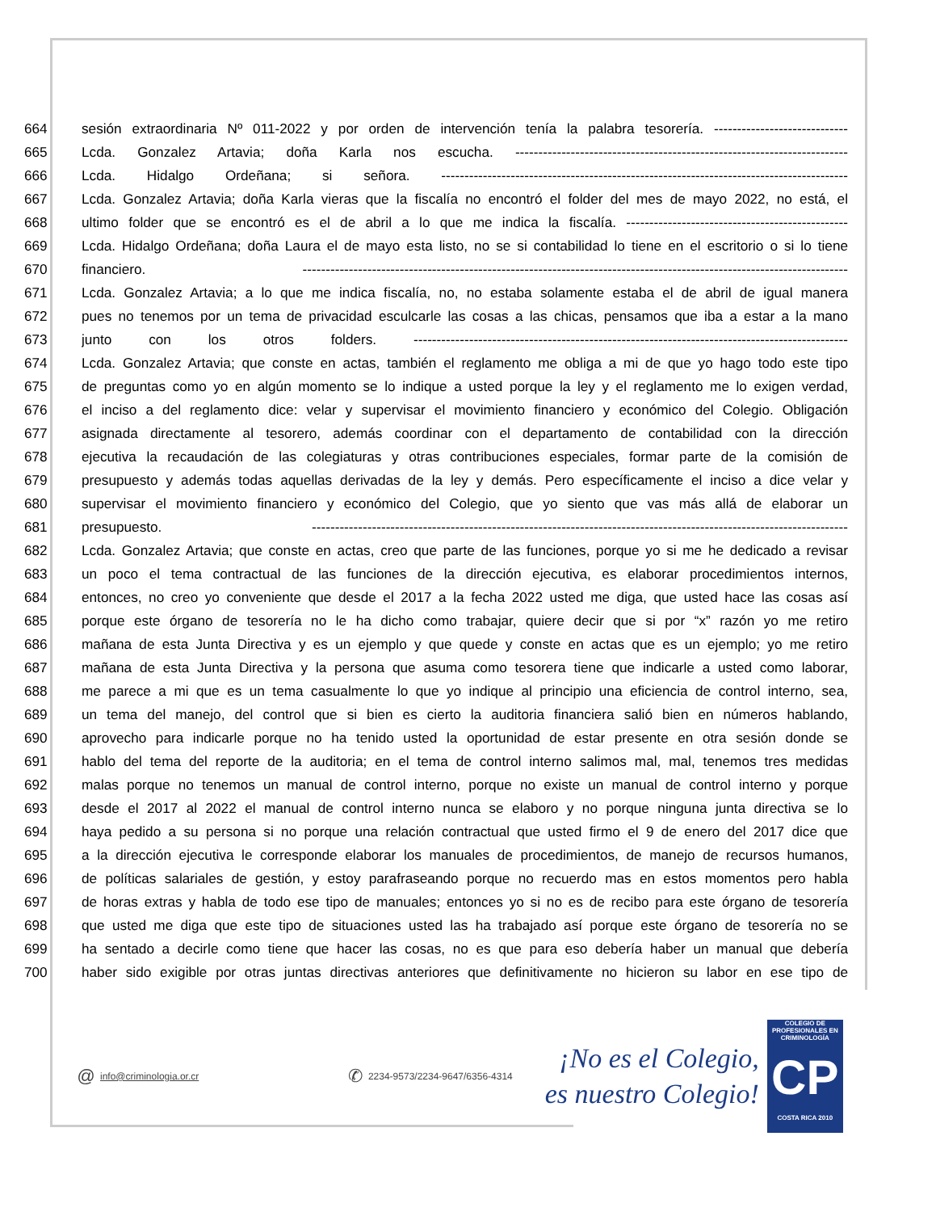664 sesión extraordinaria Nº 011-2022 y por orden de intervención tenía la palabra tesorería. -----------------------------
665 Lcda. Gonzalez Artavia; doña Karla nos escucha. ------------------------------------------------------------------------
666 Lcda. Hidalgo Ordeñana; si señora. ----------------------------------------------------------------------------------------
667 Lcda. Gonzalez Artavia; doña Karla vieras que la fiscalía no encontró el folder del mes de mayo 2022, no está, el
668 ultimo folder que se encontró es el de abril a lo que me indica la fiscalía. ------------------------------------------------
669 Lcda. Hidalgo Ordeñana; doña Laura el de mayo esta listo, no se si contabilidad lo tiene en el escritorio o si lo tiene
670 financiero. ----------------------------------------------------------------------------------------------------------------------
671 Lcda. Gonzalez Artavia; a lo que me indica fiscalía, no, no estaba solamente estaba el de abril de igual manera
672 pues no tenemos por un tema de privacidad esculcarle las cosas a las chicas, pensamos que iba a estar a la mano
673 junto con los otros folders. ----------------------------------------------------------------------------------------------
674 Lcda. Gonzalez Artavia; que conste en actas, también el reglamento me obliga a mi de que yo hago todo este tipo
675 de preguntas como yo en algún momento se lo indique a usted porque la ley y el reglamento me lo exigen verdad,
676 el inciso a del reglamento dice: velar y supervisar el movimiento financiero y económico del Colegio. Obligación
677 asignada directamente al tesorero, además coordinar con el departamento de contabilidad con la dirección
678 ejecutiva la recaudación de las colegiaturas y otras contribuciones especiales, formar parte de la comisión de
679 presupuesto y además todas aquellas derivadas de la ley y demás. Pero específicamente el inciso a dice velar y
680 supervisar el movimiento financiero y económico del Colegio, que yo siento que vas más allá de elaborar un
681 presupuesto. --------------------------------------------------------------------------------------------------------------------
682 Lcda. Gonzalez Artavia; que conste en actas, creo que parte de las funciones, porque yo si me he dedicado a revisar
683 un poco el tema contractual de las funciones de la dirección ejecutiva, es elaborar procedimientos internos,
684 entonces, no creo yo conveniente que desde el 2017 a la fecha 2022 usted me diga, que usted hace las cosas así
685 porque este órgano de tesorería no le ha dicho como trabajar, quiere decir que si por “x” razón yo me retiro
686 mañana de esta Junta Directiva y es un ejemplo y que quede y conste en actas que es un ejemplo; yo me retiro
687 mañana de esta Junta Directiva y la persona que asuma como tesorera tiene que indicarle a usted como laborar,
688 me parece a mi que es un tema casualmente lo que yo indique al principio una eficiencia de control interno, sea,
689 un tema del manejo, del control que si bien es cierto la auditoria financiera salió bien en números hablando,
690 aprovecho para indicarle porque no ha tenido usted la oportunidad de estar presente en otra sesión donde se
691 hablo del tema del reporte de la auditoria; en el tema de control interno salimos mal, mal, tenemos tres medidas
692 malas porque no tenemos un manual de control interno, porque no existe un manual de control interno y porque
693 desde el 2017 al 2022 el manual de control interno nunca se elaboro y no porque ninguna junta directiva se lo
694 haya pedido a su persona si no porque una relación contractual que usted firmo el 9 de enero del 2017 dice que
695 a la dirección ejecutiva le corresponde elaborar los manuales de procedimientos, de manejo de recursos humanos,
696 de políticas salariales de gestión, y estoy parafraseando porque no recuerdo mas en estos momentos pero habla
697 de horas extras y habla de todo ese tipo de manuales; entonces yo si no es de recibo para este órgano de tesorería
698 que usted me diga que este tipo de situaciones usted las ha trabajado así porque este órgano de tesorería no se
699 ha sentado a decirle como tiene que hacer las cosas, no es que para eso debería haber un manual que debería
700 haber sido exigible por otras juntas directivas anteriores que definitivamente no hicieron su labor en ese tipo de
@ info@criminologia.or.cr ✆ 2234-9573/2234-9647/6356-4314
¡No es el Colegio,
es nuestro Colegio!
COLEGIO DE PROFESIONALES EN
CRIMINOLOGÍA
CP
COSTA RICA 2010